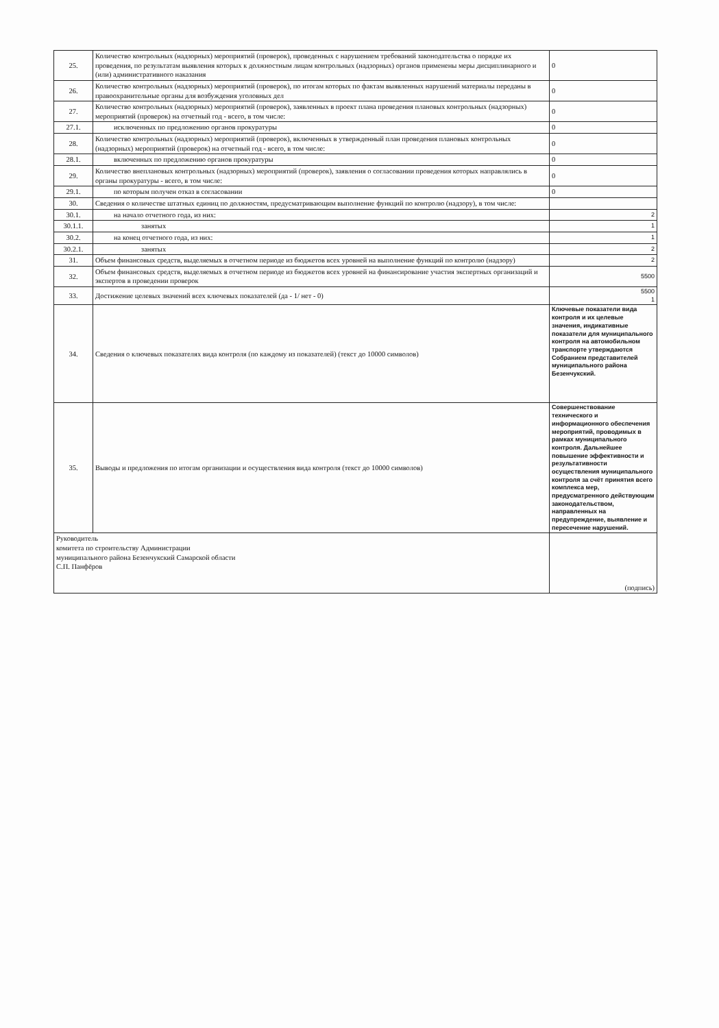| 25. | Количество контрольных (надзорных) мероприятий (проверок), проведенных с нарушением требований законодательства о порядке их проведения, по результатам выявления которых к должностным лицам контрольных (надзорных) органов применены меры дисциплинарного и (или) административного наказания | 0 |
| 26. | Количество контрольных (надзорных) мероприятий (проверок), по итогам которых по фактам выявленных нарушений материалы переданы в правоохранительные органы для возбуждения уголовных дел | 0 |
| 27. | Количество контрольных (надзорных) мероприятий (проверок), заявленных в проект плана проведения плановых контрольных (надзорных) мероприятий (проверок) на отчетный год - всего, в том числе: | 0 |
| 27.1. | исключенных по предложению органов прокуратуры | 0 |
| 28. | Количество контрольных (надзорных) мероприятий (проверок), включенных в утвержденный план проведения плановых контрольных (надзорных) мероприятий (проверок) на отчетный год - всего, в том числе: | 0 |
| 28.1. | включенных по предложению органов прокуратуры | 0 |
| 29. | Количество внеплановых контрольных (надзорных) мероприятий (проверок), заявления о согласовании проведения которых направлялись в органы прокуратуры - всего, в том числе: | 0 |
| 29.1. | по которым получен отказ в согласовании | 0 |
| 30. | Сведения о количестве штатных единиц по должностям, предусматривающим выполнение функций по контролю (надзору), в том числе: | |
| 30.1. | на начало отчетного года, из них: | 2 |
| 30.1.1. | занятых | 1 |
| 30.2. | на конец отчетного года, из них: | 1 |
| 30.2.1. | занятых | 2 |
| 31. | Объем финансовых средств, выделяемых в отчетном периоде из бюджетов всех уровней на выполнение функций по контролю (надзору) | 2 |
| 32. | Объем финансовых средств, выделяемых в отчетном периоде из бюджетов всех уровней на финансирование участия экспертных организаций и экспертов в проведении проверок | 5500 |
| 33. | Достижение целевых значений всех ключевых показателей (да - 1/ нет - 0) | 5500 1 |
| 34. | Сведения о ключевых показателях вида контроля (по каждому из показателей) (текст до 10000 символов) | Ключевые показатели вида контроля и их целевые значения, индикативные показатели для муниципального контроля на автомобильном транспорте утверждаются Собранием представителей муниципального района Безенчукский. |
| 35. | Выводы и предложения по итогам организации и осуществления вида контроля (текст до 10000 символов) | Совершенствование технического и информационного обеспечения мероприятий, проводимых в рамках муниципального контроля. Дальнейшее повышение эффективности и результативности осуществления муниципального контроля за счёт принятия всего комплекса мер, предусматренного действующим законодательством, направленных на предупреждение, выявление и пересечение нарушений. |
| Руководитель комитета по строительству Администрации муниципального района Безенчукский Самарской области С.П. Панфёров | | (подпись) |